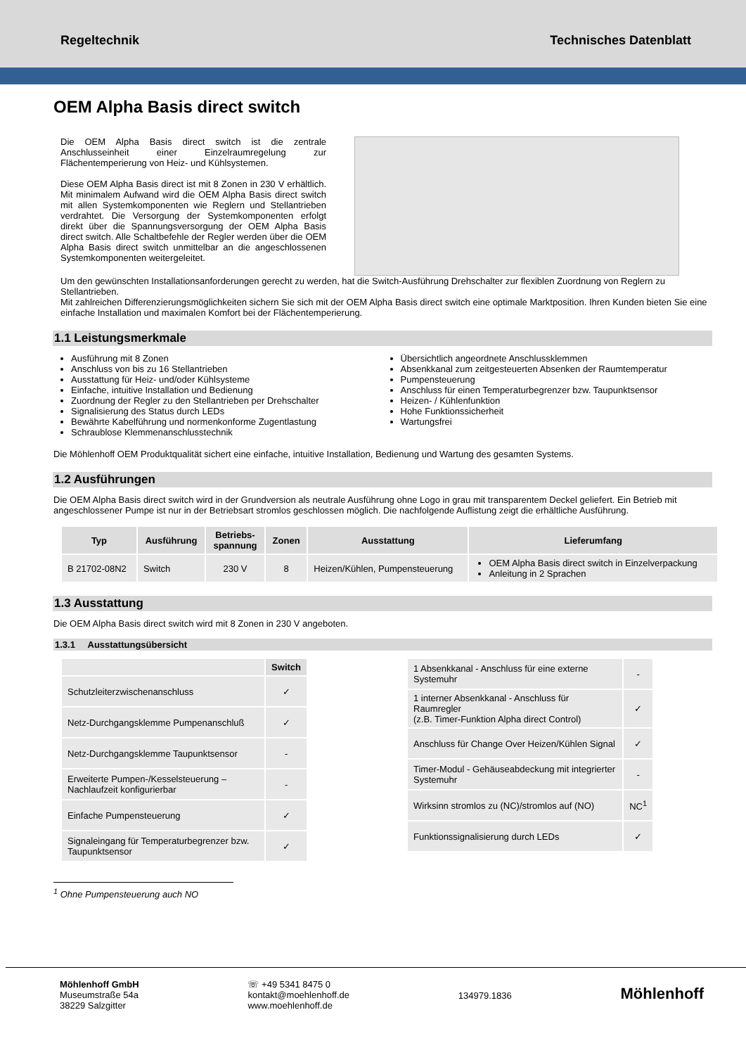Regeltechnik Technisches Datenblatt
OEM Alpha Basis direct switch
Die OEM Alpha Basis direct switch ist die zentrale Anschlusseinheit einer Einzelraumregelung zur Flächentemperierung von Heiz- und Kühlsystemen.
Diese OEM Alpha Basis direct ist mit 8 Zonen in 230 V erhältlich. Mit minimalem Aufwand wird die OEM Alpha Basis direct switch mit allen Systemkomponenten wie Reglern und Stellantrieben verdrahtet. Die Versorgung der Systemkomponenten erfolgt direkt über die Spannungsversorgung der OEM Alpha Basis direct switch. Alle Schaltbefehle der Regler werden über die OEM Alpha Basis direct switch unmittelbar an die angeschlossenen Systemkomponenten weitergeleitet.
Um den gewünschten Installationsanforderungen gerecht zu werden, hat die Switch-Ausführung Drehschalter zur flexiblen Zuordnung von Reglern zu Stellantrieben.
Mit zahlreichen Differenzierungsmöglichkeiten sichern Sie sich mit der OEM Alpha Basis direct switch eine optimale Marktposition. Ihren Kunden bieten Sie eine einfache Installation und maximalen Komfort bei der Flächentemperierung.
1.1 Leistungsmerkmale
Ausführung mit 8 Zonen
Anschluss von bis zu 16 Stellantrieben
Ausstattung für Heiz- und/oder Kühlsysteme
Einfache, intuitive Installation und Bedienung
Zuordnung der Regler zu den Stellantrieben per Drehschalter
Signalisierung des Status durch LEDs
Bewährte Kabelführung und normenkonforme Zugentlastung
Schraublose Klemmenanschlusstechnik
Übersichtlich angeordnete Anschlussklemmen
Absenkkanal zum zeitgesteuerten Absenken der Raumtemperatur
Pumpensteuerung
Anschluss für einen Temperaturbegrenzer bzw. Taupunktsensor
Heizen- / Kühlenfunktion
Hohe Funktionssicherheit
Wartungsfrei
Die Möhlenhoff OEM Produktqualität sichert eine einfache, intuitive Installation, Bedienung und Wartung des gesamten Systems.
1.2 Ausführungen
Die OEM Alpha Basis direct switch wird in der Grundversion als neutrale Ausführung ohne Logo in grau mit transparentem Deckel geliefert. Ein Betrieb mit angeschlossener Pumpe ist nur in der Betriebsart stromlos geschlossen möglich. Die nachfolgende Auflistung zeigt die erhältliche Ausführung.
| Typ | Ausführung | Betriebs- spannung | Zonen | Ausstattung | Lieferumfang |
| --- | --- | --- | --- | --- | --- |
| B 21702-08N2 | Switch | 230 V | 8 | Heizen/Kühlen, Pumpensteuerung | OEM Alpha Basis direct switch in Einzelverpackung Anleitung in 2 Sprachen |
1.3 Ausstattung
Die OEM Alpha Basis direct switch wird mit 8 Zonen in 230 V angeboten.
1.3.1 Ausstattungsübersicht
| | Switch |
| --- | --- |
| Schutzleiterzwischenanschluss | ✓ |
| Netz-Durchgangsklemme Pumpenanschluß | ✓ |
| Netz-Durchgangsklemme Taupunktsensor | - |
| Erweiterte Pumpen-/Kesselsteuerung – Nachlaufzeit konfigurierbar | - |
| Einfache Pumpensteuerung | ✓ |
| Signaleingang für Temperaturbegrenzer bzw. Taupunktsensor | ✓ |
| 1 Absenkkanal - Anschluss für eine externe Systemuhr | - |
| 1 interner Absenkkanal - Anschluss für Raumregler (z.B. Timer-Funktion Alpha direct Control) | ✓ |
| Anschluss für Change Over Heizen/Kühlen Signal | ✓ |
| Timer-Modul - Gehäuseabdeckung mit integrierter Systemuhr | - |
| Wirksinn stromlos zu (NC)/stromlos auf (NO) | NC<sup>1</sup> |
| Funktionssignalisierung durch LEDs | ✓ |
<sup>1</sup> Ohne Pumpensteuerung auch NO
Möhlenhoff GmbH
Museumstraße 54a
38229 Salzgitter
☏ +49 5341 8475 0
kontakt@moehlenhoff.de
www.moehlenhoff.de
134979.1836
Möhlenhoff